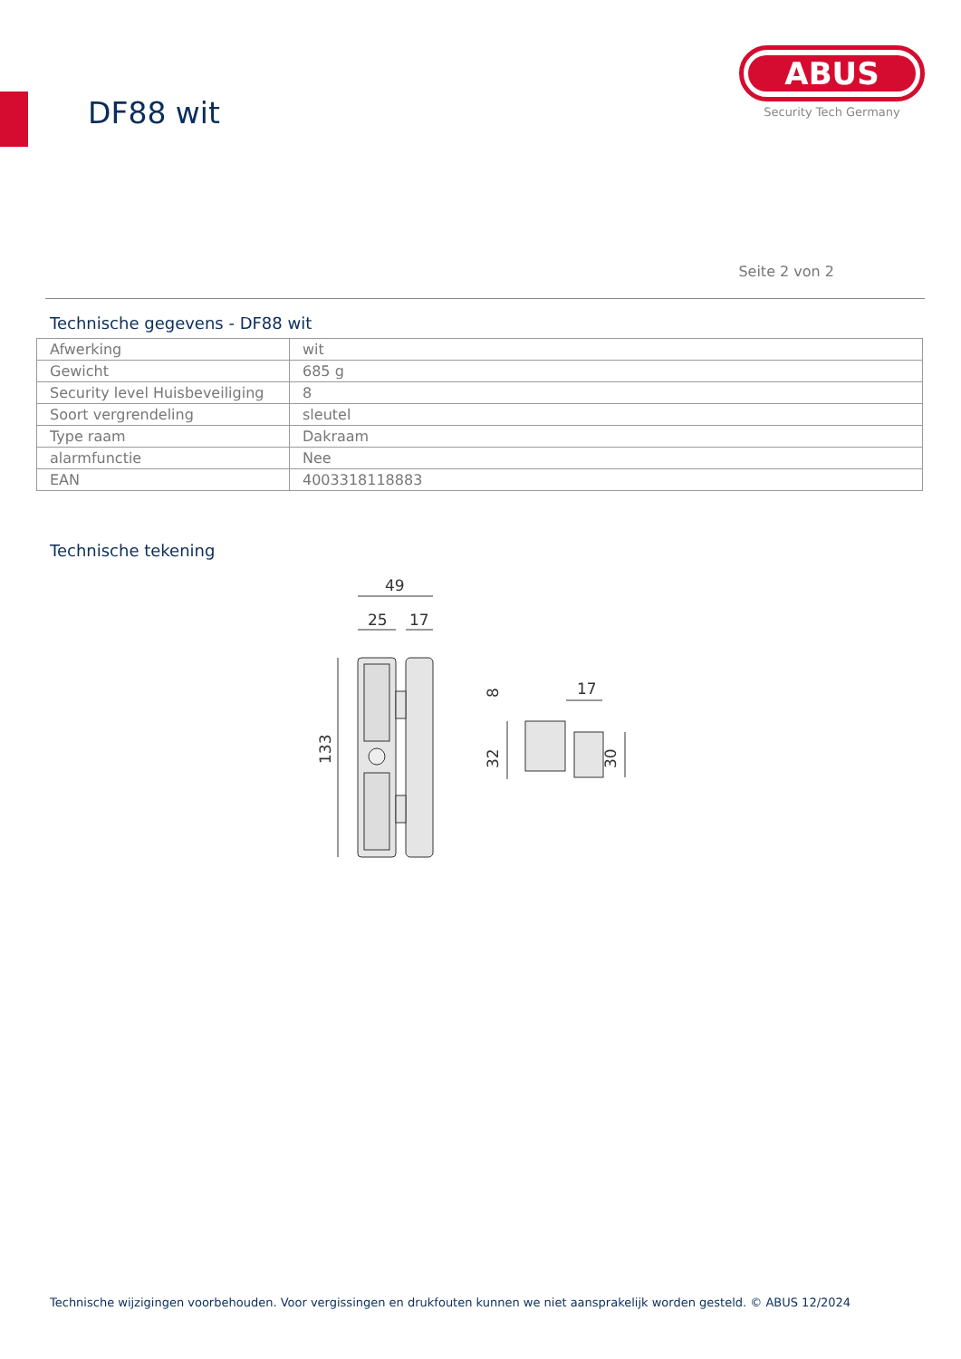DF88 wit
ABUS
Security Tech Germany
Seite 2 von 2
Technische gegevens - DF88 wit
| Afwerking | wit |
| Gewicht | 685 g |
| Security level Huisbeveiliging | 8 |
| Soort vergrendeling | sleutel |
| Type raam | Dakraam |
| alarmfunctie | Nee |
| EAN | 4003318118883 |
Technische tekening
49
25
17
133
17
32
8
30
Technische wijzigingen voorbehouden. Voor vergissingen en drukfouten kunnen we niet aansprakelijk worden gesteld. © ABUS 12/2024